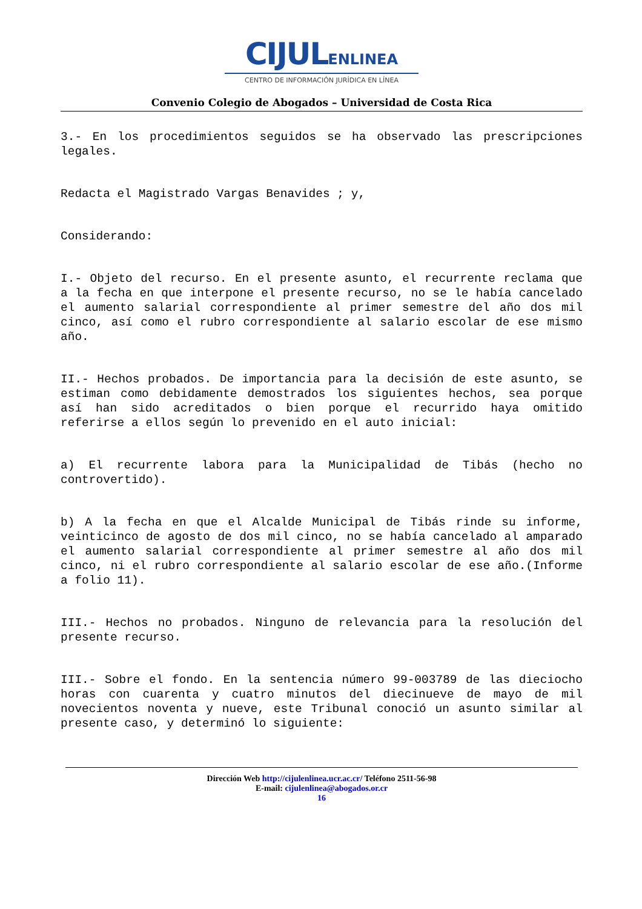CIJULENLINEA
CENTRO DE INFORMACIÓN JURÍDICA EN LÍNEA
Convenio Colegio de Abogados – Universidad de Costa Rica
3.- En los procedimientos seguidos se ha observado las prescripciones legales.
Redacta el Magistrado Vargas Benavides ; y,
Considerando:
I.- Objeto del recurso. En el presente asunto, el recurrente reclama que a la fecha en que interpone el presente recurso, no se le había cancelado el aumento salarial correspondiente al primer semestre del año dos mil cinco, así como el rubro correspondiente al salario escolar de ese mismo año.
II.- Hechos probados. De importancia para la decisión de este asunto, se estiman como debidamente demostrados los siguientes hechos, sea porque así han sido acreditados o bien porque el recurrido haya omitido referirse a ellos según lo prevenido en el auto inicial:
a) El recurrente labora para la Municipalidad de Tibás (hecho no controvertido).
b) A la fecha en que el Alcalde Municipal de Tibás rinde su informe, veinticinco de agosto de dos mil cinco, no se había cancelado al amparado el aumento salarial correspondiente al primer semestre al año dos mil cinco, ni el rubro correspondiente al salario escolar de ese año.(Informe a folio 11).
III.- Hechos no probados. Ninguno de relevancia para la resolución del presente recurso.
III.- Sobre el fondo. En la sentencia número 99-003789 de las dieciocho horas con cuarenta y cuatro minutos del diecinueve de mayo de mil novecientos noventa y nueve, este Tribunal conoció un asunto similar al presente caso, y determinó lo siguiente:
Dirección Web http://cijulenlinea.ucr.ac.cr/ Teléfono 2511-56-98
E-mail: cijulenlinea@abogados.or.cr
16